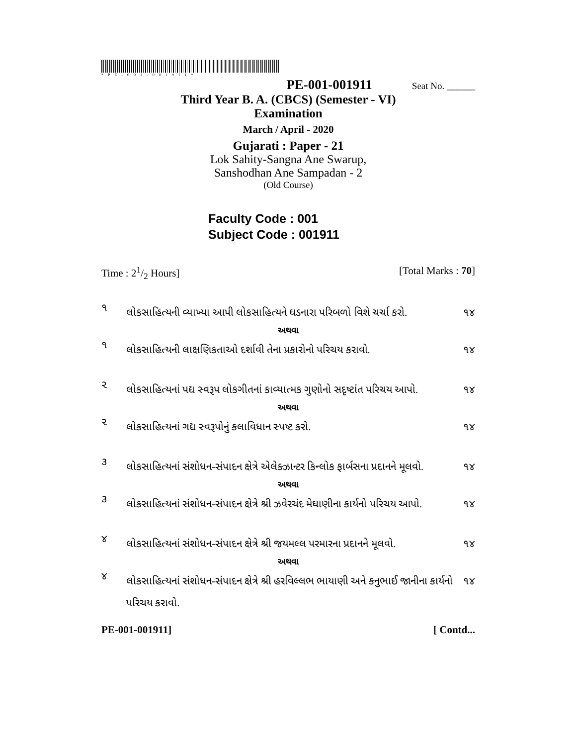*PE-001-001911*
PE-001-001911 Seat No. ______
Third Year B. A. (CBCS) (Semester - VI)
Examination
March / April - 2020
Gujarati : Paper - 21
Lok Sahity-Sangna Ane Swarup,
Sanshodhan Ane Sampadan - 2
(Old Course)
Faculty Code : 001
Subject Code : 001911
Time : 21/2 Hours] [Total Marks : 70]
૧ લોકસાહિત્યની વ્યાખ્યા આપી લોકસાહિત્યને ઘડનારા પરિબળો વિશે ચર્ચા કરો. ૧૪
અથવા
૧ લોકસાહિત્યની લાક્ષણિકતાઓ દર્શાવી તેના પ્રકારોનો પરિચય કરાવો. ૧૪
૨ લોકસાહિત્યનાં પદ્ય સ્વરૂપ લોકગીતનાં કાવ્યાત્મક ગુણોનો સદૃષ્ટાંત પરિચય આપો. ૧૪
અથવા
૨ લોકસાહિત્યનાં ગદ્ય સ્વરૂપોનું કલાવિધાન સ્પષ્ટ કરો. ૧૪
૩ લોકસાહિત્યનાં સંશોધન-સંપાદન ક્ષેત્રે એલેક્ઝાન્ટર કિન્લોક ફાર્બસના પ્રદાનને મૂલવો. ૧૪
અથવા
૩ લોકસાહિત્યનાં સંશોધન-સંપાદન ક્ષેત્રે શ્રી ઝવેરચંદ મેઘાણીના કાર્યનો પરિચય આપો. ૧૪
૪ લોકસાહિત્યનાં સંશોધન-સંપાદન ક્ષેત્રે શ્રી જયમલ્લ પરમારના પ્રદાનને મૂલવો. ૧૪
અથવા
૪ લોકસાહિત્યનાં સંશોધન-સંપાદન ક્ષેત્રે શ્રી હરવિલ્લભ ભાયાણી અને કનુભાઈ જાનીના કાર્યનો પરિચય કરાવો. ૧૪
PE-001-001911] [ Contd...